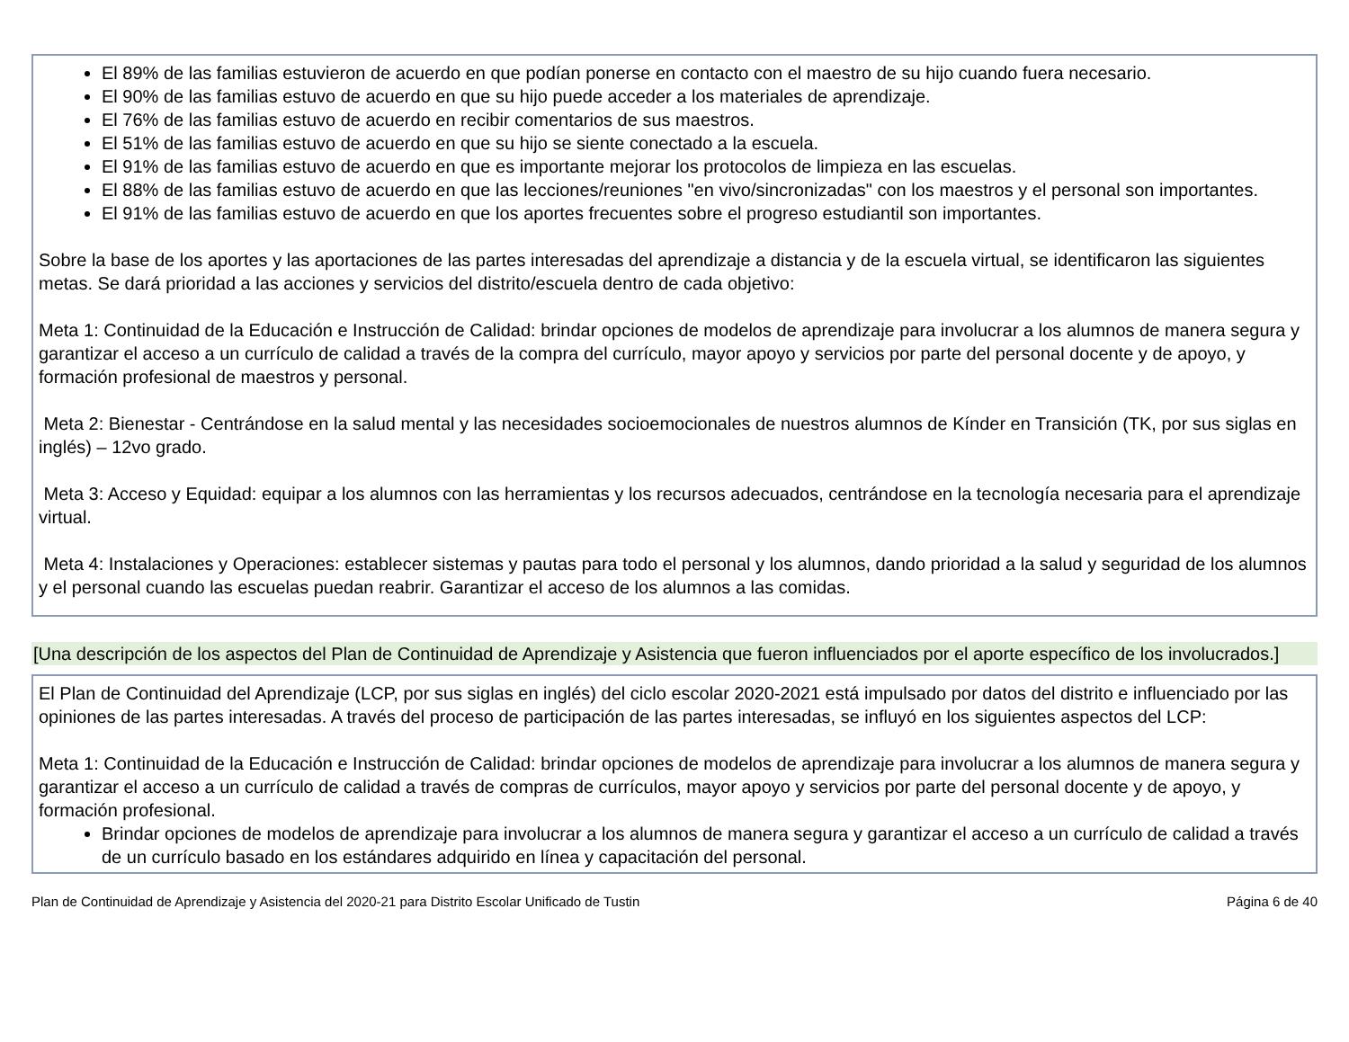El 89% de las familias estuvieron de acuerdo en que podían ponerse en contacto con el maestro de su hijo cuando fuera necesario.
El 90% de las familias estuvo de acuerdo en que su hijo puede acceder a los materiales de aprendizaje.
El 76% de las familias estuvo de acuerdo en recibir comentarios de sus maestros.
El 51% de las familias estuvo de acuerdo en que su hijo se siente conectado a la escuela.
El 91% de las familias estuvo de acuerdo en que es importante mejorar los protocolos de limpieza en las escuelas.
El 88% de las familias estuvo de acuerdo en que las lecciones/reuniones "en vivo/sincronizadas" con los maestros y el personal son importantes.
El 91% de las familias estuvo de acuerdo en que los aportes frecuentes sobre el progreso estudiantil son importantes.
Sobre la base de los aportes y las aportaciones de las partes interesadas del aprendizaje a distancia y de la escuela virtual, se identificaron las siguientes metas. Se dará prioridad a las acciones y servicios del distrito/escuela dentro de cada objetivo:
Meta 1: Continuidad de la Educación e Instrucción de Calidad: brindar opciones de modelos de aprendizaje para involucrar a los alumnos de manera segura y garantizar el acceso a un currículo de calidad a través de la compra del currículo, mayor apoyo y servicios por parte del personal docente y de apoyo, y formación profesional de maestros y personal.
Meta 2: Bienestar - Centrándose en la salud mental y las necesidades socioemocionales de nuestros alumnos de Kínder en Transición (TK, por sus siglas en inglés) – 12vo grado.
Meta 3: Acceso y Equidad: equipar a los alumnos con las herramientas y los recursos adecuados, centrándose en la tecnología necesaria para el aprendizaje virtual.
Meta 4: Instalaciones y Operaciones: establecer sistemas y pautas para todo el personal y los alumnos, dando prioridad a la salud y seguridad de los alumnos y el personal cuando las escuelas puedan reabrir. Garantizar el acceso de los alumnos a las comidas.
[Una descripción de los aspectos del Plan de Continuidad de Aprendizaje y Asistencia que fueron influenciados por el aporte específico de los involucrados.]
El Plan de Continuidad del Aprendizaje (LCP, por sus siglas en inglés) del ciclo escolar 2020-2021 está impulsado por datos del distrito e influenciado por las opiniones de las partes interesadas. A través del proceso de participación de las partes interesadas, se influyó en los siguientes aspectos del LCP:
Meta 1: Continuidad de la Educación e Instrucción de Calidad: brindar opciones de modelos de aprendizaje para involucrar a los alumnos de manera segura y garantizar el acceso a un currículo de calidad a través de compras de currículos, mayor apoyo y servicios por parte del personal docente y de apoyo, y formación profesional.
Brindar opciones de modelos de aprendizaje para involucrar a los alumnos de manera segura y garantizar el acceso a un currículo de calidad a través de un currículo basado en los estándares adquirido en línea y capacitación del personal.
Plan de Continuidad de Aprendizaje y Asistencia del 2020-21 para Distrito Escolar Unificado de Tustin Página 6 de 40